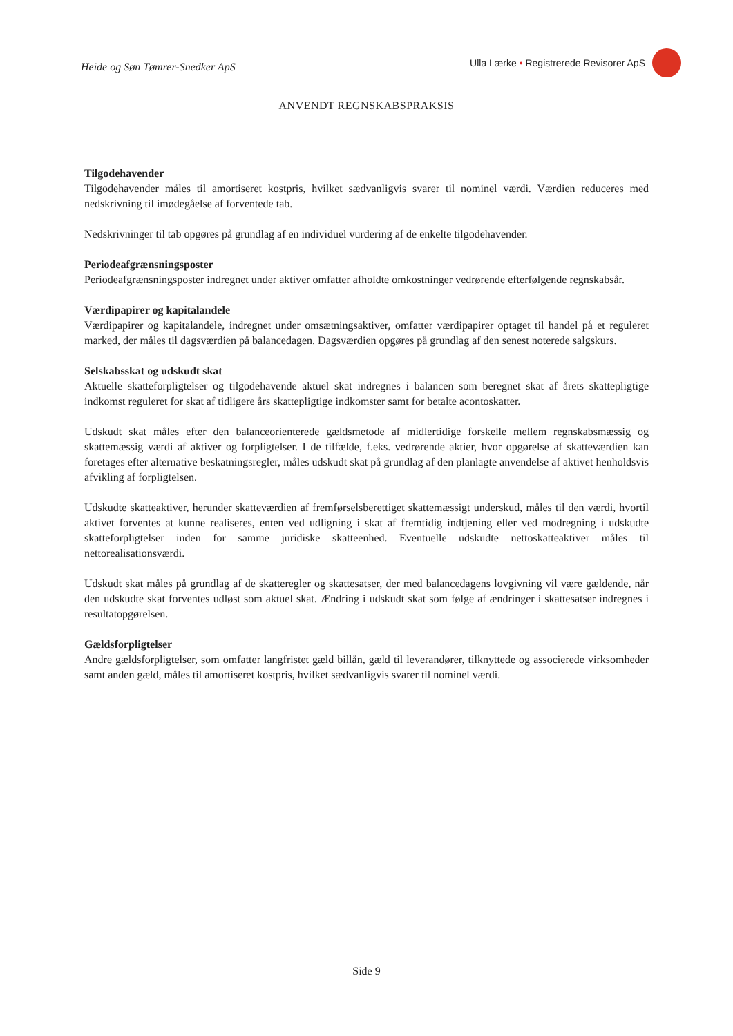Heide og Søn Tømrer-Snedker ApS
Ulla Lærke • Registrerede Revisorer ApS
ANVENDT REGNSKABSPRAKSIS
Tilgodehavender
Tilgodehavender måles til amortiseret kostpris, hvilket sædvanligvis svarer til nominel værdi. Værdien reduceres med nedskrivning til imødegåelse af forventede tab.
Nedskrivninger til tab opgøres på grundlag af en individuel vurdering af de enkelte tilgodehavender.
Periodeafgrænsningsposter
Periodeafgrænsningsposter indregnet under aktiver omfatter afholdte omkostninger vedrørende efterfølgende regnskabsår.
Værdipapirer og kapitalandele
Værdipapirer og kapitalandele, indregnet under omsætningsaktiver, omfatter værdipapirer optaget til handel på et reguleret marked, der måles til dagsværdien på balancedagen. Dagsværdien opgøres på grundlag af den senest noterede salgskurs.
Selskabsskat og udskudt skat
Aktuelle skatteforpligtelser og tilgodehavende aktuel skat indregnes i balancen som beregnet skat af årets skattepligtige indkomst reguleret for skat af tidligere års skattepligtige indkomster samt for betalte acontoskatter.
Udskudt skat måles efter den balanceorienterede gældsmetode af midlertidige forskelle mellem regnskabsmæssig og skattemæssig værdi af aktiver og forpligtelser. I de tilfælde, f.eks. vedrørende aktier, hvor opgørelse af skatteværdien kan foretages efter alternative beskatningsregler, måles udskudt skat på grundlag af den planlagte anvendelse af aktivet henholdsvis afvikling af forpligtelsen.
Udskudte skatteaktiver, herunder skatteværdien af fremførselsberettiget skattemæssigt underskud, måles til den værdi, hvortil aktivet forventes at kunne realiseres, enten ved udligning i skat af fremtidig indtjening eller ved modregning i udskudte skatteforpligtelser inden for samme juridiske skatteenhed. Eventuelle udskudte nettoskatteaktiver måles til nettorealisationsværdi.
Udskudt skat måles på grundlag af de skatteregler og skattesatser, der med balancedagens lovgivning vil være gældende, når den udskudte skat forventes udløst som aktuel skat. Ændring i udskudt skat som følge af ændringer i skattesatser indregnes i resultatopgørelsen.
Gældsforpligtelser
Andre gældsforpligtelser, som omfatter langfristet gæld billån, gæld til leverandører, tilknyttede og associerede virksomheder samt anden gæld, måles til amortiseret kostpris, hvilket sædvanligvis svarer til nominel værdi.
Side 9